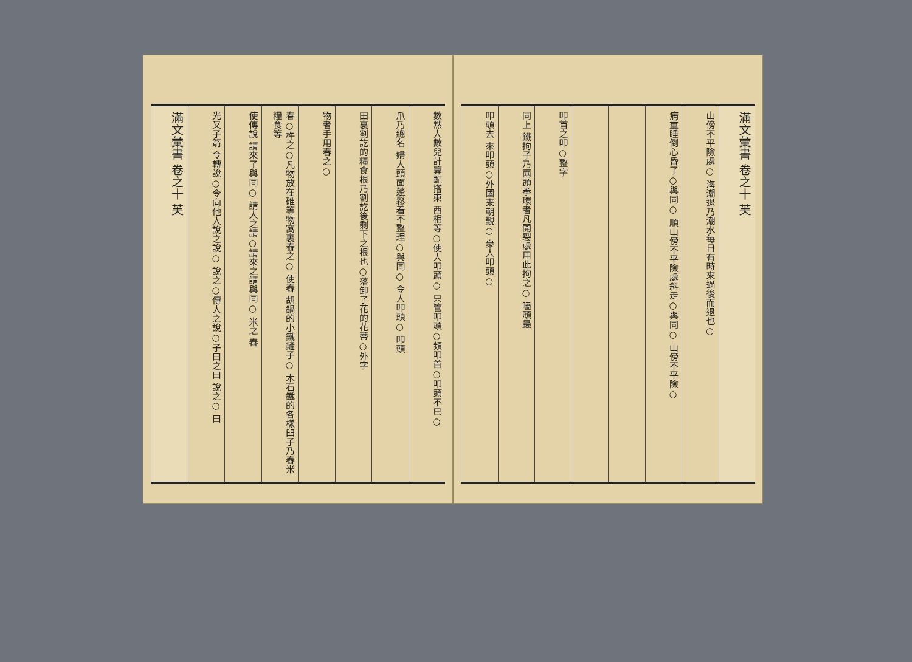數黙人數兒計算配搭東 西相等○使人叩頭○ 只管叩頭○頻叩首○叩頭不已○
爪乃總名 婦人頭面蓬鬆着不整理○與同○ 令人叩頭○ 叩頭
田裏割訖的糧食根乃割訖後剩下之根也○落卸了花的花蒂○外字
物者手用春之○
春○杵之○凡物放在碓等物窩裏舂之○ 使舂 胡鍋的小鐵鏟子○ 木石鐵的各樣臼子乃舂米糧食等
使傳說 請來了與同○ 請人之請○請來之請與同○ 米之 舂
光又子箭 令轉說○令向他人說之說○ 說之○傳人之說○子曰之曰 說之○ 曰
滿文彙書 卷之十 芙
滿文彙書 卷之十 芙
山傍不平險處○ 海潮退乃潮水每日有時來過後而退也○
病重睡倒心昏了○與同○ 順山傍不平險處斜走○與同○ 山傍不平險○
叩首之叩○整字
同上 鐵拘子乃兩頭拳環者凡開裂處用此拘之○ 嗑頭蟲
叩頭去 來叩頭○外國來朝覲○ 衆人叩頭○